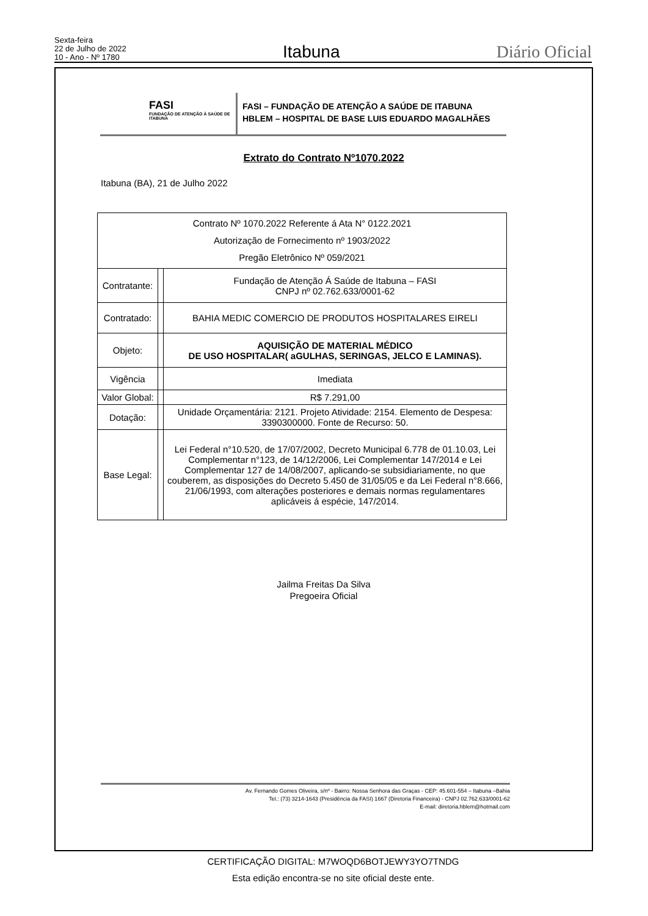Sexta-feira
22 de Julho de 2022
10 - Ano - Nº 1780
Itabuna
Diário Oficial
FASI
FUNDAÇÃO DE ATENÇÃO À SAÚDE DE ITABUNA
FASI – FUNDAÇÃO DE ATENÇÃO A SAÚDE DE ITABUNA
HBLEM – HOSPITAL DE BASE LUIS EDUARDO MAGALHÃES
Extrato do Contrato Nº1070.2022
Itabuna (BA), 21 de Julho 2022
| Contrato Nº 1070.2022 Referente á Ata N° 0122.2021 Autorização de Fornecimento nº 1903/2022 Pregão Eletrônico Nº 059/2021 | | |
| Contratante: | | Fundação de Atenção Á Saúde de Itabuna – FASI CNPJ nº 02.762.633/0001-62 |
| Contratado: | | BAHIA MEDIC COMERCIO DE PRODUTOS HOSPITALARES EIRELI |
| Objeto: | | AQUISIÇÃO DE MATERIAL MÉDICO DE USO HOSPITALAR( aGULHAS, SERINGAS, JELCO E LAMINAS). |
| Vigência | | Imediata |
| Valor Global: | | R$ 7.291,00 |
| Dotação: | | Unidade Orçamentária: 2121. Projeto Atividade: 2154. Elemento de Despesa: 3390300000. Fonte de Recurso: 50. |
| Base Legal: | | Lei Federal n°10.520, de 17/07/2002, Decreto Municipal 6.778 de 01.10.03, Lei Complementar n°123, de 14/12/2006, Lei Complementar 147/2014 e Lei Complementar 127 de 14/08/2007, aplicando-se subsidiariamente, no que couberem, as disposições do Decreto 5.450 de 31/05/05 e da Lei Federal n°8.666, 21/06/1993, com alterações posteriores e demais normas regulamentares aplicáveis á espécie, 147/2014. |
Jailma Freitas Da Silva
Pregoeira Oficial
Av. Fernando Gomes Oliveira, s/nº - Bairro: Nossa Senhora das Graças - CEP: 45.601-554 – Itabuna –Bahia
Tel.: (73) 3214-1643 (Presidência da FASI) 1667 (Diretoria Financeira) - CNPJ 02.762.633/0001-62
E-mail: diretoria.hblem@hotmail.com
CERTIFICAÇÃO DIGITAL: M7WOQD6BOTJEWY3YO7TNDG
Esta edição encontra-se no site oficial deste ente.